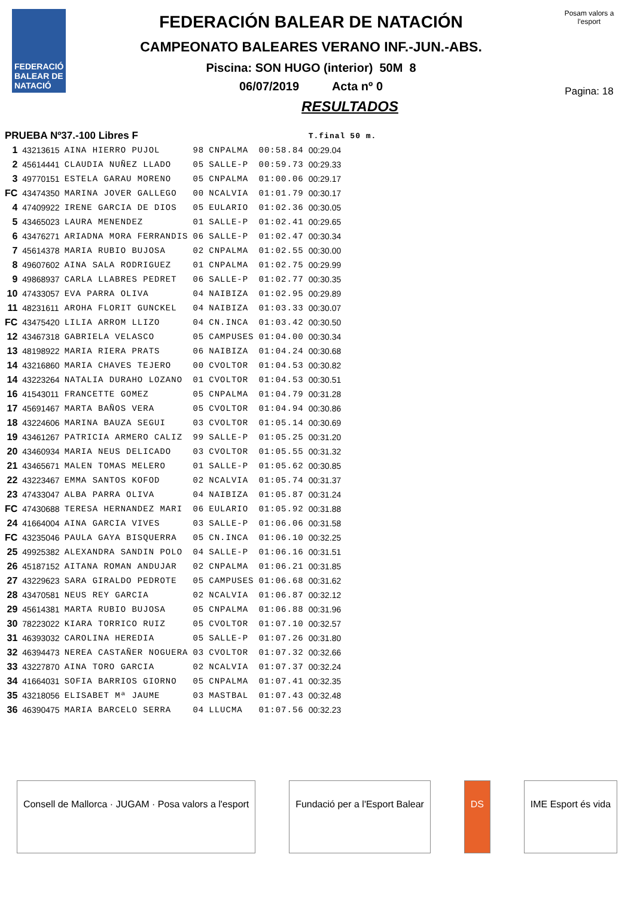FEDERACIÓ BALEAR DE NATACIÓ
FEDERACIÓN BALEAR DE NATACIÓN
CAMPEONATO BALEARES VERANO INF.-JUN.-ABS.
Piscina: SON HUGO (interior) 50M 8
06/07/2019 Acta nº 0
RESULTADOS
Posam valors a l'esport
Pagina: 18
| PRUEBA Nº37.-100 Libres F | | | | | | T.final | 50 m. |
| --- | --- | --- | --- | --- | --- | --- | --- |
| 1 | 43213615 | AINA HIERRO PUJOL | 98 | CNPALMA | 00:58.84 | 00:29.04 | |
| 2 | 45614441 | CLAUDIA NUÑEZ LLADO | 05 | SALLE-P | 00:59.73 | 00:29.33 | |
| 3 | 49770151 | ESTELA GARAU MORENO | 05 | CNPALMA | 01:00.06 | 00:29.17 | |
| FC | 43474350 | MARINA JOVER GALLEGO | 00 | NCALVIA | 01:01.79 | 00:30.17 | |
| 4 | 47409922 | IRENE GARCIA DE DIOS | 05 | EULARIO | 01:02.36 | 00:30.05 | |
| 5 | 43465023 | LAURA MENENDEZ | 01 | SALLE-P | 01:02.41 | 00:29.65 | |
| 6 | 43476271 | ARIADNA MORA FERRANDIS | 06 | SALLE-P | 01:02.47 | 00:30.34 | |
| 7 | 45614378 | MARIA RUBIO BUJOSA | 02 | CNPALMA | 01:02.55 | 00:30.00 | |
| 8 | 49607602 | AINA SALA RODRIGUEZ | 01 | CNPALMA | 01:02.75 | 00:29.99 | |
| 9 | 49868937 | CARLA LLABRES PEDRET | 06 | SALLE-P | 01:02.77 | 00:30.35 | |
| 10 | 47433057 | EVA PARRA OLIVA | 04 | NAIBIZA | 01:02.95 | 00:29.89 | |
| 11 | 48231611 | AROHA FLORIT GUNCKEL | 04 | NAIBIZA | 01:03.33 | 00:30.07 | |
| FC | 43475420 | LILIA ARROM LLIZO | 04 | CN.INCA | 01:03.42 | 00:30.50 | |
| 12 | 43467318 | GABRIELA VELASCO | 05 | CAMPUSES | 01:04.00 | 00:30.34 | |
| 13 | 48198922 | MARIA RIERA PRATS | 06 | NAIBIZA | 01:04.24 | 00:30.68 | |
| 14 | 43216860 | MARIA CHAVES TEJERO | 00 | CVOLTOR | 01:04.53 | 00:30.82 | |
| 14 | 43223264 | NATALIA DURAHO LOZANO | 01 | CVOLTOR | 01:04.53 | 00:30.51 | |
| 16 | 41543011 | FRANCETTE GOMEZ | 05 | CNPALMA | 01:04.79 | 00:31.28 | |
| 17 | 45691467 | MARTA BAÑOS VERA | 05 | CVOLTOR | 01:04.94 | 00:30.86 | |
| 18 | 43224606 | MARINA BAUZA SEGUI | 03 | CVOLTOR | 01:05.14 | 00:30.69 | |
| 19 | 43461267 | PATRICIA ARMERO CALIZ | 99 | SALLE-P | 01:05.25 | 00:31.20 | |
| 20 | 43460934 | MARIA NEUS DELICADO | 03 | CVOLTOR | 01:05.55 | 00:31.32 | |
| 21 | 43465671 | MALEN TOMAS MELERO | 01 | SALLE-P | 01:05.62 | 00:30.85 | |
| 22 | 43223467 | EMMA SANTOS KOFOD | 02 | NCALVIA | 01:05.74 | 00:31.37 | |
| 23 | 47433047 | ALBA PARRA OLIVA | 04 | NAIBIZA | 01:05.87 | 00:31.24 | |
| FC | 47430688 | TERESA HERNANDEZ MARI | 06 | EULARIO | 01:05.92 | 00:31.88 | |
| 24 | 41664004 | AINA GARCIA VIVES | 03 | SALLE-P | 01:06.06 | 00:31.58 | |
| FC | 43235046 | PAULA GAYA BISQUERRA | 05 | CN.INCA | 01:06.10 | 00:32.25 | |
| 25 | 49925382 | ALEXANDRA SANDIN POLO | 04 | SALLE-P | 01:06.16 | 00:31.51 | |
| 26 | 45187152 | AITANA ROMAN ANDUJAR | 02 | CNPALMA | 01:06.21 | 00:31.85 | |
| 27 | 43229623 | SARA GIRALDO PEDROTE | 05 | CAMPUSES | 01:06.68 | 00:31.62 | |
| 28 | 43470581 | NEUS REY GARCIA | 02 | NCALVIA | 01:06.87 | 00:32.12 | |
| 29 | 45614381 | MARTA RUBIO BUJOSA | 05 | CNPALMA | 01:06.88 | 00:31.96 | |
| 30 | 78223022 | KIARA TORRICO RUIZ | 05 | CVOLTOR | 01:07.10 | 00:32.57 | |
| 31 | 46393032 | CAROLINA HEREDIA | 05 | SALLE-P | 01:07.26 | 00:31.80 | |
| 32 | 46394473 | NEREA CASTAÑER NOGUERA | 03 | CVOLTOR | 01:07.32 | 00:32.66 | |
| 33 | 43227870 | AINA TORO GARCIA | 02 | NCALVIA | 01:07.37 | 00:32.24 | |
| 34 | 41664031 | SOFIA BARRIOS GIORNO | 05 | CNPALMA | 01:07.41 | 00:32.35 | |
| 35 | 43218056 | ELISABET Mª JAUME | 03 | MASTBAL | 01:07.43 | 00:32.48 | |
| 36 | 46390475 | MARIA BARCELO SERRA | 04 | LLUCMA | 01:07.56 | 00:32.23 | |
Consell de Mallorca · JUGAM · Posa valors a l'esport
Fundació per a l'Esport Balear DS IME Esport és vida